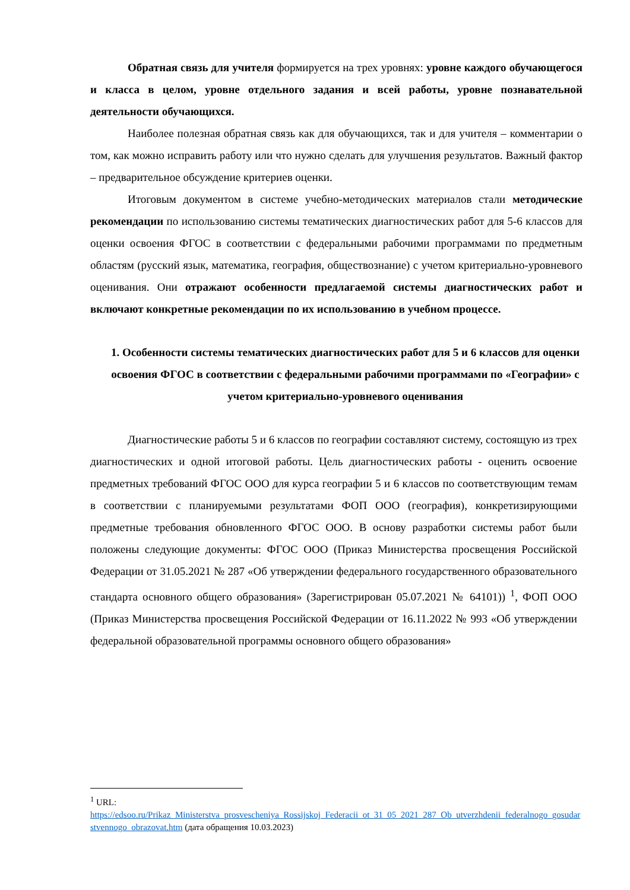Обратная связь для учителя формируется на трех уровнях: уровне каждого обучающегося и класса в целом, уровне отдельного задания и всей работы, уровне познавательной деятельности обучающихся.
Наиболее полезная обратная связь как для обучающихся, так и для учителя – комментарии о том, как можно исправить работу или что нужно сделать для улучшения результатов. Важный фактор – предварительное обсуждение критериев оценки.
Итоговым документом в системе учебно-методических материалов стали методические рекомендации по использованию системы тематических диагностических работ для 5-6 классов для оценки освоения ФГОС в соответствии с федеральными рабочими программами по предметным областям (русский язык, математика, география, обществознание) с учетом критериально-уровневого оценивания. Они отражают особенности предлагаемой системы диагностических работ и включают конкретные рекомендации по их использованию в учебном процессе.
1. Особенности системы тематических диагностических работ для 5 и 6 классов для оценки освоения ФГОС в соответствии с федеральными рабочими программами по «Географии» с учетом критериально-уровневого оценивания
Диагностические работы 5 и 6 классов по географии составляют систему, состоящую из трех диагностических и одной итоговой работы. Цель диагностических работы - оценить освоение предметных требований ФГОС ООО для курса географии 5 и 6 классов по соответствующим темам в соответствии с планируемыми результатами ФОП ООО (география), конкретизирующими предметные требования обновленного ФГОС ООО. В основу разработки системы работ были положены следующие документы: ФГОС ООО (Приказ Министерства просвещения Российской Федерации от 31.05.2021 № 287 «Об утверждении федерального государственного образовательного стандарта основного общего образования» (Зарегистрирован 05.07.2021 № 64101)) <sup>1</sup>, ФОП ООО (Приказ Министерства просвещения Российской Федерации от 16.11.2022 № 993 «Об утверждении федеральной образовательной программы основного общего образования»
<sup>1</sup> URL:
https://edsoo.ru/Prikaz_Ministerstva_prosvescheniya_Rossijskoj_Federacii_ot_31_05_2021_287_Ob_utverzhdenii_federalnogo_gosudarstvennogo_obrazovat.htm (дата обращения 10.03.2023)